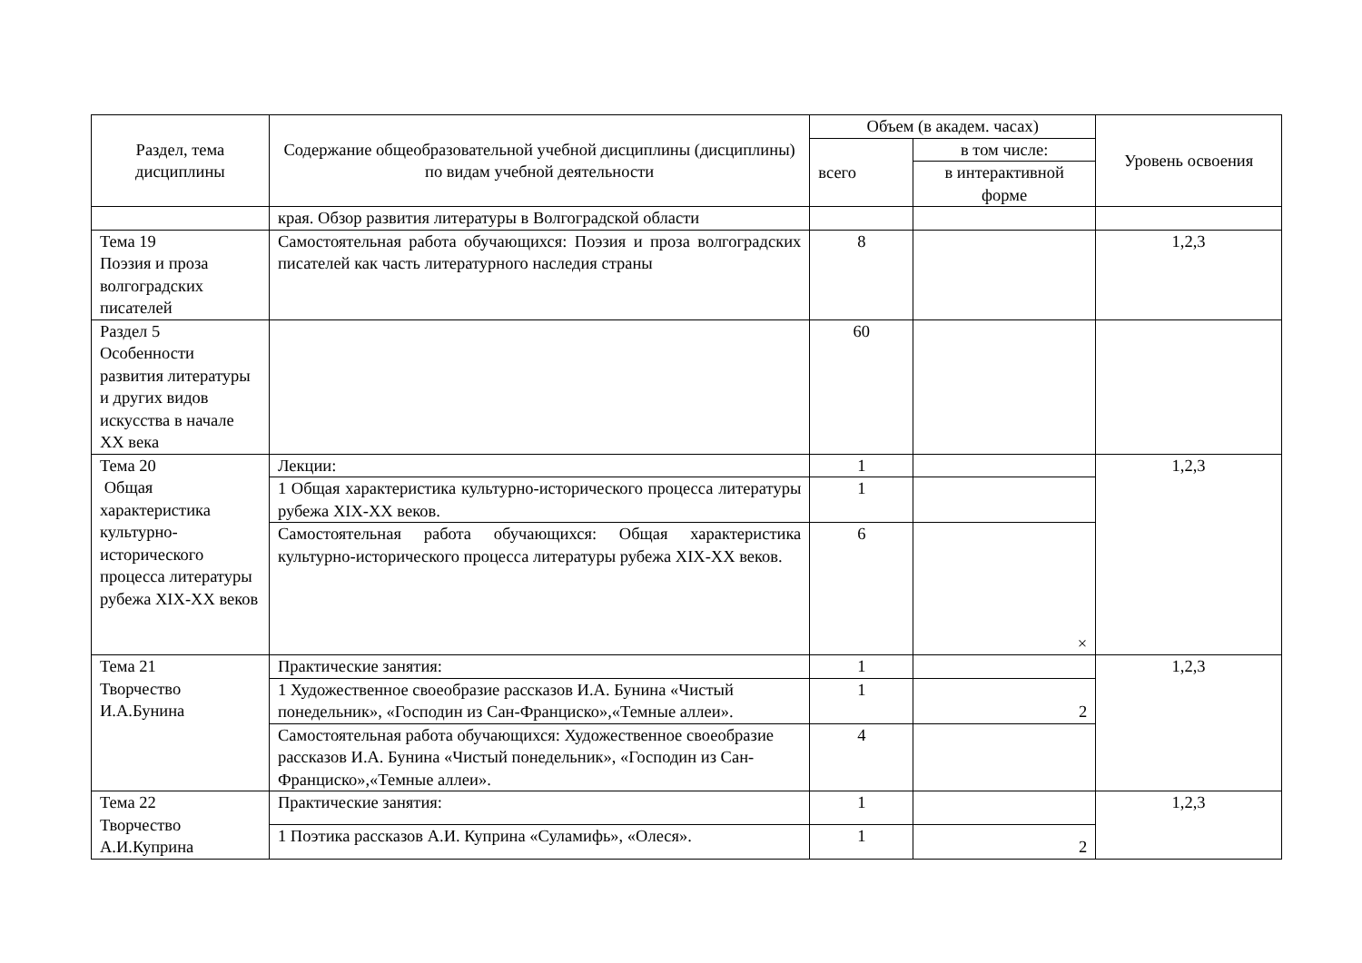| Раздел, тема дисциплины | Содержание общеобразовательной учебной дисциплины (дисциплины) по видам учебной деятельности | Объем (в академ. часах) | | Уровень освоения |
| --- | --- | --- | --- | --- |
| | | всего | в том числе: | |
| | | | в интерактивной форме | |
| | края. Обзор развития литературы в Волгоградской области | | | |
| Тема 19 Поэзия и проза волгоградских писателей | Самостоятельная работа обучающихся: Поэзия и проза волгоградских писателей как часть литературного наследия страны | 8 | | 1,2,3 |
| Раздел 5 Особенности развития литературы и других видов искусства в начале XX века | | 60 | | |
| Тема 20 Общая характеристика культурно-исторического процесса литературы рубежа XIX-XX веков | Лекции: | 1 | | 1,2,3 |
| | 1 Общая характеристика культурно-исторического процесса литературы рубежа XIX-XX веков. | 1 | | |
| | Самостоятельная работа обучающихся: Общая характеристика культурно-исторического процесса литературы рубежа XIX-XX веков. | 6 | × | |
| Тема 21 Творчество И.А.Бунина | Практические занятия: | 1 | | 1,2,3 |
| | 1 Художественное своеобразие рассказов И.А. Бунина «Чистый понедельник», «Господин из Сан-Франциско»,«Темные аллеи». | 1 | 2 | |
| | Самостоятельная работа обучающихся: Художественное своеобразие рассказов И.А. Бунина «Чистый понедельник», «Господин из Сан-Франциско»,«Темные аллеи». | 4 | | |
| Тема 22 Творчество А.И.Куприна | Практические занятия: | 1 | | 1,2,3 |
| | 1 Поэтика рассказов А.И. Куприна «Суламифь», «Олеся». | 1 | 2 | |